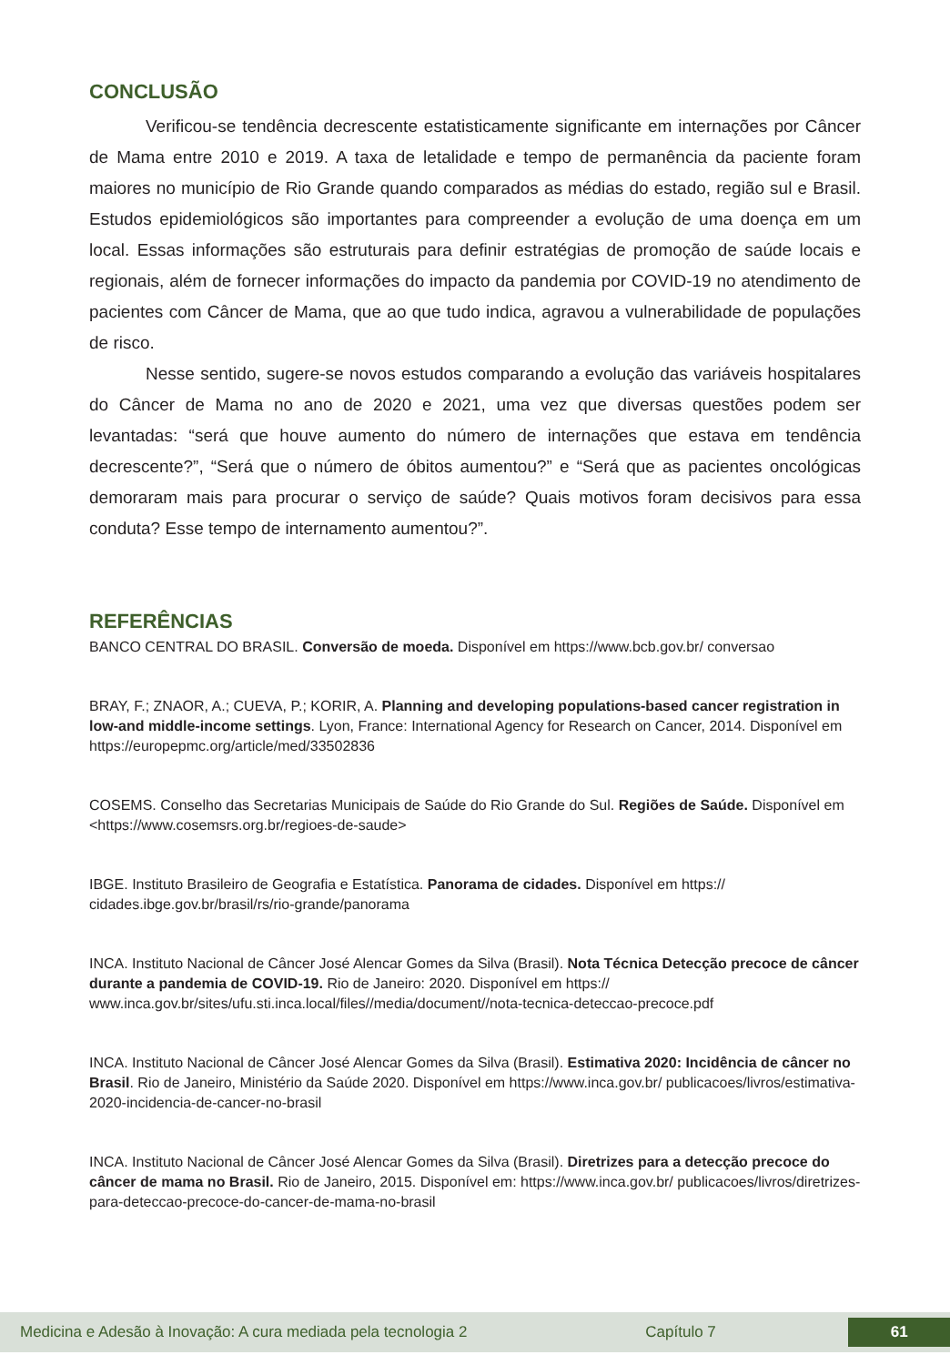CONCLUSÃO
Verificou-se tendência decrescente estatisticamente significante em internações por Câncer de Mama entre 2010 e 2019. A taxa de letalidade e tempo de permanência da paciente foram maiores no município de Rio Grande quando comparados as médias do estado, região sul e Brasil. Estudos epidemiológicos são importantes para compreender a evolução de uma doença em um local. Essas informações são estruturais para definir estratégias de promoção de saúde locais e regionais, além de fornecer informações do impacto da pandemia por COVID-19 no atendimento de pacientes com Câncer de Mama, que ao que tudo indica, agravou a vulnerabilidade de populações de risco.
Nesse sentido, sugere-se novos estudos comparando a evolução das variáveis hospitalares do Câncer de Mama no ano de 2020 e 2021, uma vez que diversas questões podem ser levantadas: “será que houve aumento do número de internações que estava em tendência decrescente?”, “Será que o número de óbitos aumentou?” e “Será que as pacientes oncológicas demoraram mais para procurar o serviço de saúde? Quais motivos foram decisivos para essa conduta? Esse tempo de internamento aumentou?”.
REFERÊNCIAS
BANCO CENTRAL DO BRASIL. Conversão de moeda. Disponível em https://www.bcb.gov.br/ conversao
BRAY, F.; ZNAOR, A.; CUEVA, P.; KORIR, A. Planning and developing populations-based cancer registration in low-and middle-income settings. Lyon, France: International Agency for Research on Cancer, 2014. Disponível em https://europepmc.org/article/med/33502836
COSEMS. Conselho das Secretarias Municipais de Saúde do Rio Grande do Sul. Regiões de Saúde. Disponível em <https://www.cosemsrs.org.br/regioes-de-saude>
IBGE. Instituto Brasileiro de Geografia e Estatística. Panorama de cidades. Disponível em https:// cidades.ibge.gov.br/brasil/rs/rio-grande/panorama
INCA. Instituto Nacional de Câncer José Alencar Gomes da Silva (Brasil). Nota Técnica Detecção precoce de câncer durante a pandemia de COVID-19. Rio de Janeiro: 2020. Disponível em https:// www.inca.gov.br/sites/ufu.sti.inca.local/files//media/document//nota-tecnica-deteccao-precoce.pdf
INCA. Instituto Nacional de Câncer José Alencar Gomes da Silva (Brasil). Estimativa 2020: Incidência de câncer no Brasil. Rio de Janeiro, Ministério da Saúde 2020. Disponível em https://www.inca.gov.br/ publicacoes/livros/estimativa-2020-incidencia-de-cancer-no-brasil
INCA. Instituto Nacional de Câncer José Alencar Gomes da Silva (Brasil). Diretrizes para a detecção precoce do câncer de mama no Brasil. Rio de Janeiro, 2015. Disponível em: https://www.inca.gov.br/ publicacoes/livros/diretrizes-para-deteccao-precoce-do-cancer-de-mama-no-brasil
Medicina e Adesão à Inovação: A cura mediada pela tecnologia 2 Capítulo 7 61